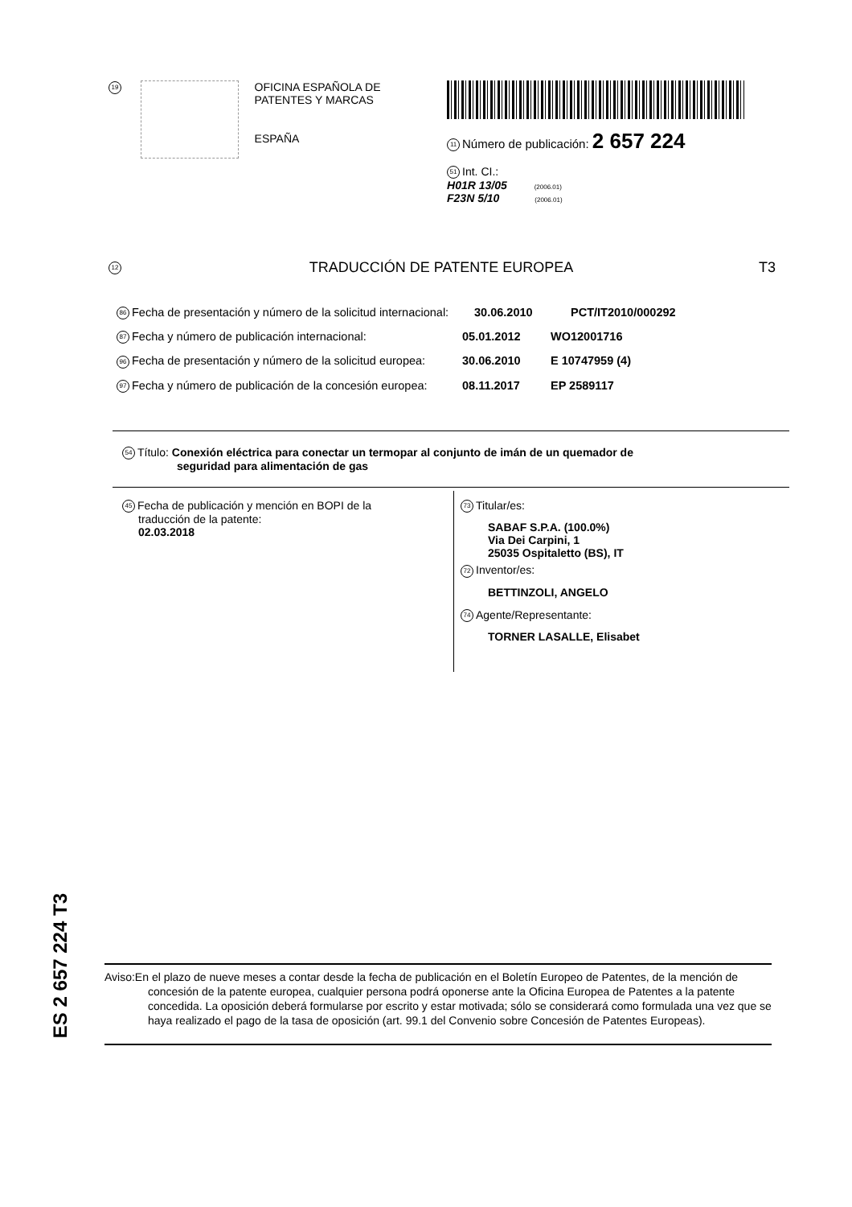19
OFICINA ESPAÑOLA DE
PATENTES Y MARCAS
ESPAÑA
11 Número de publicación: 2 657 224
51 Int. CI.:
H01R 13/05 (2006.01)
F23N 5/10 (2006.01)
12 TRADUCCIÓN DE PATENTE EUROPEA T3
86 Fecha de presentación y número de la solicitud internacional: 30.06.2010 PCT/IT2010/000292
87 Fecha y número de publicación internacional: 05.01.2012 WO12001716
96 Fecha de presentación y número de la solicitud europea: 30.06.2010 E 10747959 (4)
97 Fecha y número de publicación de la concesión europea: 08.11.2017 EP 2589117
54 Título: Conexión eléctrica para conectar un termopar al conjunto de imán de un quemador de
seguridad para alimentación de gas
45 Fecha de publicación y mención en BOPI de la
traducción de la patente:
02.03.2018
73 Titular/es:
SABAF S.P.A. (100.0%)
Via Dei Carpini, 1
25035 Ospitaletto (BS), IT
72 Inventor/es:
BETTINZOLI, ANGELO
74 Agente/Representante:
TORNER LASALLE, Elisabet
ES 2 657 224 T3
Aviso:En el plazo de nueve meses a contar desde la fecha de publicación en el Boletín Europeo de Patentes, de la mención de concesión de la patente europea, cualquier persona podrá oponerse ante la Oficina Europea de Patentes a la patente concedida. La oposición deberá formularse por escrito y estar motivada; sólo se considerará como formulada una vez que se haya realizado el pago de la tasa de oposición (art. 99.1 del Convenio sobre Concesión de Patentes Europeas).